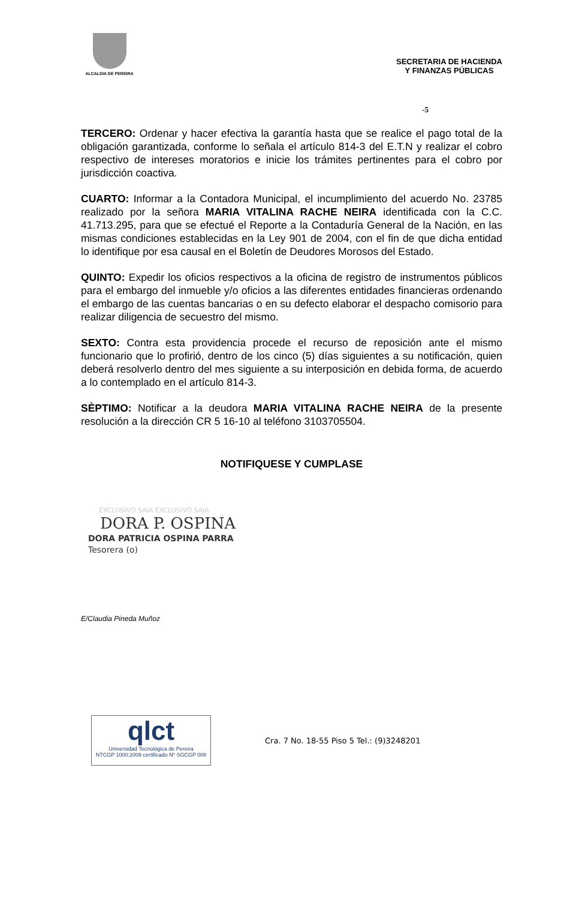ALCALDIA DE PEREIRA
SECRETARIA DE HACIENDA
Y FINANZAS PÚBLICAS
-5
TERCERO: Ordenar y hacer efectiva la garantía hasta que se realice el pago total de la obligación garantizada, conforme lo señala el artículo 814-3 del E.T.N y realizar el cobro respectivo de intereses moratorios e inicie los trámites pertinentes para el cobro por jurisdicción coactiva.
CUARTO: Informar a la Contadora Municipal, el incumplimiento del acuerdo No. 23785 realizado por la señora MARIA VITALINA RACHE NEIRA identificada con la C.C. 41.713.295, para que se efectué el Reporte a la Contaduría General de la Nación, en las mismas condiciones establecidas en la Ley 901 de 2004, con el fin de que dicha entidad lo identifique por esa causal en el Boletín de Deudores Morosos del Estado.
QUINTO: Expedir los oficios respectivos a la oficina de registro de instrumentos públicos para el embargo del inmueble y/o oficios a las diferentes entidades financieras ordenando el embargo de las cuentas bancarias o en su defecto elaborar el despacho comisorio para realizar diligencia de secuestro del mismo.
SEXTO: Contra esta providencia procede el recurso de reposición ante el mismo funcionario que lo profirió, dentro de los cinco (5) días siguientes a su notificación, quien deberá resolverlo dentro del mes siguiente a su interposición en debida forma, de acuerdo a lo contemplado en el artículo 814-3.
SÈPTIMO: Notificar a la deudora MARIA VITALINA RACHE NEIRA de la presente resolución a la dirección CR 5 16-10 al teléfono 3103705504.
NOTIFIQUESE Y CUMPLASE
EXCLUSIVO SAIA EXCLUSIVO SAIA
DORA P. OSPINA
DORA PATRICIA OSPINA PARRA
Tesorera (o)
E/Claudia Pineda Muñoz
qlct
Universidad Tecnológica de Pereira
NTCGP 1000:2009 certificado Nº SGCGP 008
Cra. 7 No. 18-55 Piso 5 Tel.: (9)3248201